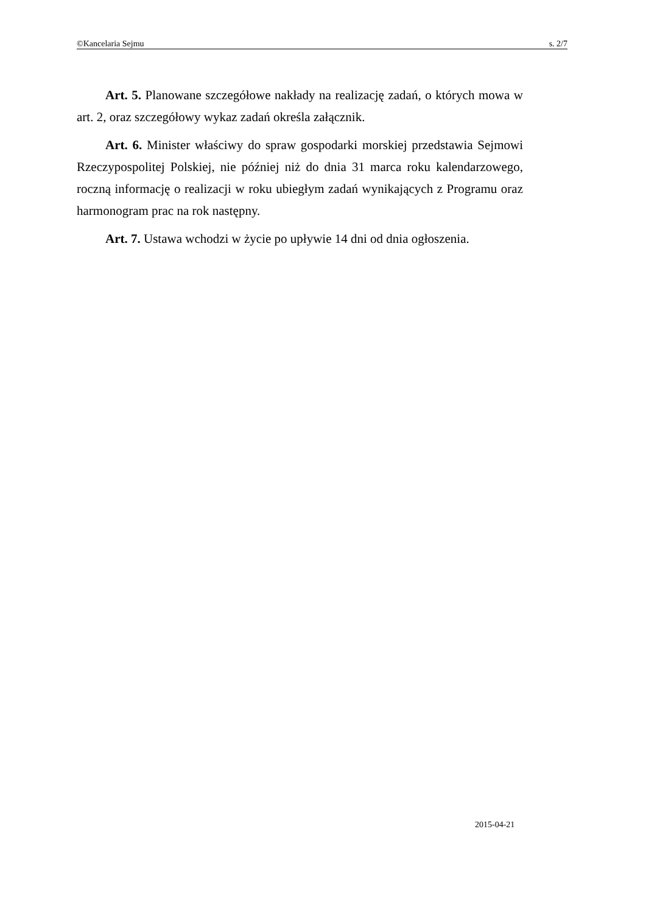©Kancelaria Sejmu s. 2/7
Art. 5. Planowane szczegółowe nakłady na realizację zadań, o których mowa w art. 2, oraz szczegółowy wykaz zadań określa załącznik.
Art. 6. Minister właściwy do spraw gospodarki morskiej przedstawia Sejmowi Rzeczypospolitej Polskiej, nie później niż do dnia 31 marca roku kalendarzowego, roczną informację o realizacji w roku ubiegłym zadań wynikających z Programu oraz harmonogram prac na rok następny.
Art. 7. Ustawa wchodzi w życie po upływie 14 dni od dnia ogłoszenia.
2015-04-21